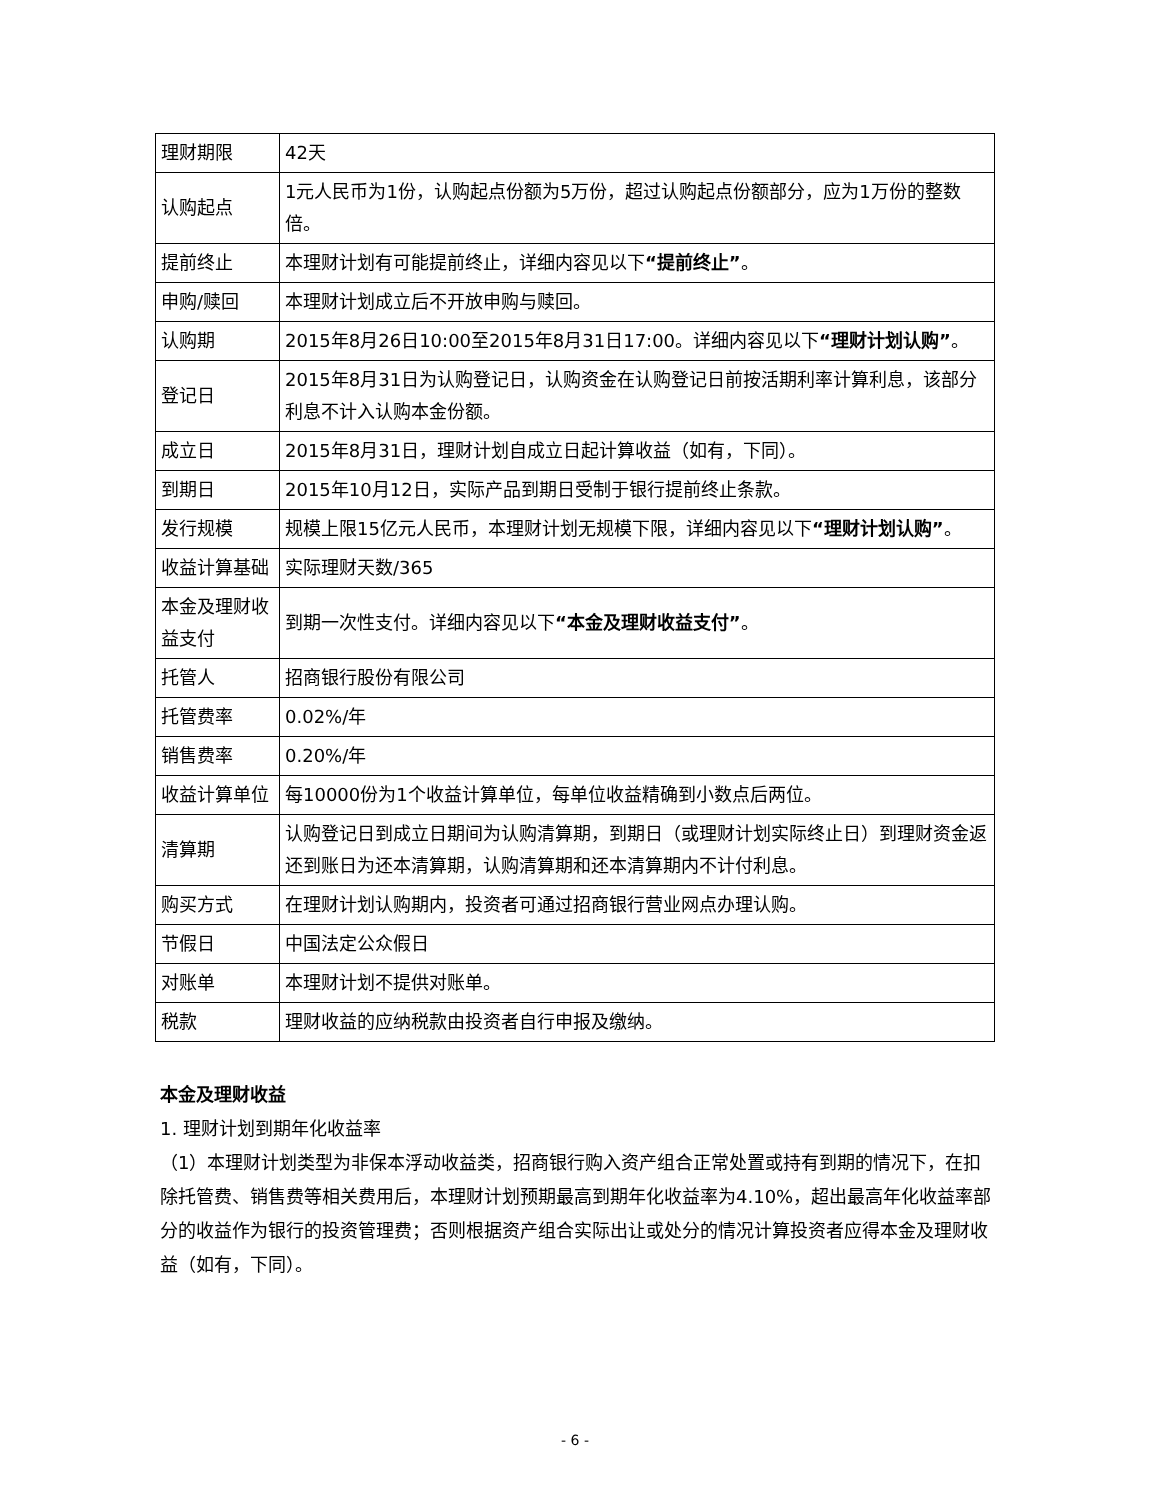| 理财期限 | 42天 |
| 认购起点 | 1元人民币为1份，认购起点份额为5万份，超过认购起点份额部分，应为1万份的整数倍。 |
| 提前终止 | 本理财计划有可能提前终止，详细内容见以下 “提前终止” 。 |
| 申购/赎回 | 本理财计划成立后不开放申购与赎回。 |
| 认购期 | 2015年8月26日10:00至2015年8月31日17:00。详细内容见以下 “理财计划认购” 。 |
| 登记日 | 2015年8月31日为认购登记日，认购资金在认购登记日前按活期利率计算利息，该部分利息不计入认购本金份额。 |
| 成立日 | 2015年8月31日，理财计划自成立日起计算收益（如有，下同）。 |
| 到期日 | 2015年10月12日，实际产品到期日受制于银行提前终止条款。 |
| 发行规模 | 规模上限15亿元人民币，本理财计划无规模下限，详细内容见以下 “理财计划认购” 。 |
| 收益计算基础 | 实际理财天数/365 |
| 本金及理财收益支付 | 到期一次性支付。详细内容见以下 “本金及理财收益支付” 。 |
| 托管人 | 招商银行股份有限公司 |
| 托管费率 | 0.02%/年 |
| 销售费率 | 0.20%/年 |
| 收益计算单位 | 每10000份为1个收益计算单位，每单位收益精确到小数点后两位。 |
| 清算期 | 认购登记日到成立日期间为认购清算期，到期日（或理财计划实际终止日）到理财资金返还到账日为还本清算期，认购清算期和还本清算期内不计付利息。 |
| 购买方式 | 在理财计划认购期内，投资者可通过招商银行营业网点办理认购。 |
| 节假日 | 中国法定公众假日 |
| 对账单 | 本理财计划不提供对账单。 |
| 税款 | 理财收益的应纳税款由投资者自行申报及缴纳。 |
本金及理财收益
1. 理财计划到期年化收益率
（1）本理财计划类型为非保本浮动收益类，招商银行购入资产组合正常处置或持有到期的情况下，在扣除托管费、销售费等相关费用后，本理财计划预期最高到期年化收益率为4.10%，超出最高年化收益率部分的收益作为银行的投资管理费；否则根据资产组合实际出让或处分的情况计算投资者应得本金及理财收益（如有，下同）。
- 6 -